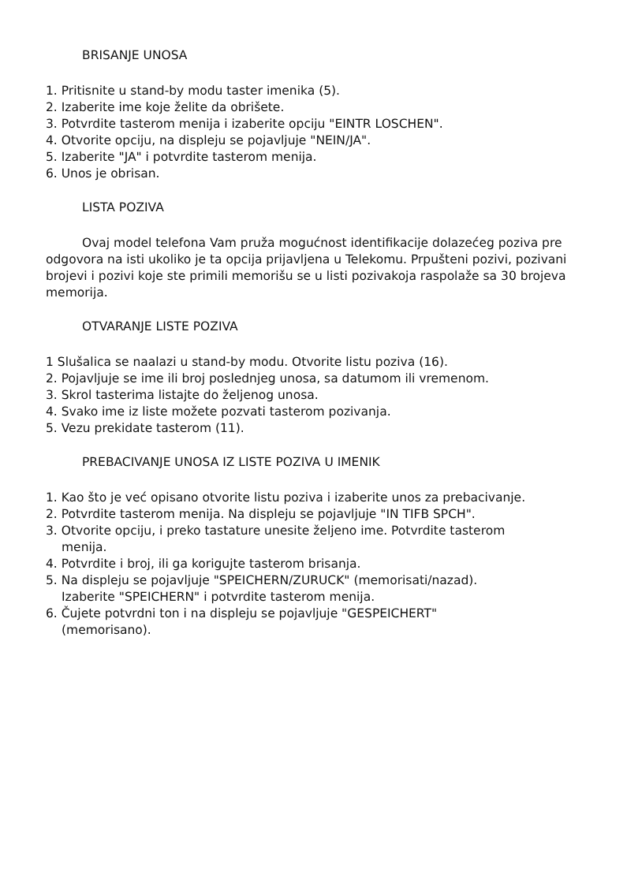BRISANJE UNOSA
1. Pritisnite u stand-by modu taster imenika (5).
2. Izaberite ime koje želite da obrišete.
3. Potvrdite tasterom menija i izaberite opciju "EINTR LOSCHEN".
4. Otvorite opciju, na displeju se pojavljuje "NEIN/JA".
5. Izaberite "JA" i potvrdite tasterom menija.
6. Unos je obrisan.
LISTA POZIVA
Ovaj model telefona Vam pruža mogućnost identifikacije dolazećeg poziva pre odgovora na isti ukoliko je ta opcija prijavljena u Telekomu. Prpušteni pozivi, pozivani brojevi i pozivi koje ste primili memorišu se u listi pozivakoja raspolaže sa 30 brojeva memorija.
OTVARANJE LISTE POZIVA
1 Slušalica se naalazi u stand-by modu. Otvorite listu poziva (16).
2. Pojavljuje se ime ili broj poslednjeg unosa, sa datumom ili vremenom.
3. Skrol tasterima listajte do željenog unosa.
4. Svako ime iz liste možete pozvati tasterom pozivanja.
5. Vezu prekidate tasterom (11).
PREBACIVANJE UNOSA IZ LISTE POZIVA U IMENIK
1. Kao što je već opisano otvorite listu poziva i izaberite unos za prebacivanje.
2. Potvrdite tasterom menija. Na displeju se pojavljuje "IN TIFB SPCH".
3. Otvorite opciju, i preko tastature unesite željeno ime. Potvrdite tasterom
menija.
4. Potvrdite i broj, ili ga korigujte tasterom brisanja.
5. Na displeju se pojavljuje "SPEICHERN/ZURUCK" (memorisati/nazad).
Izaberite "SPEICHERN" i potvrdite tasterom menija.
6. Čujete potvrdni ton i na displeju se pojavljuje "GESPEICHERT"
(memorisano).